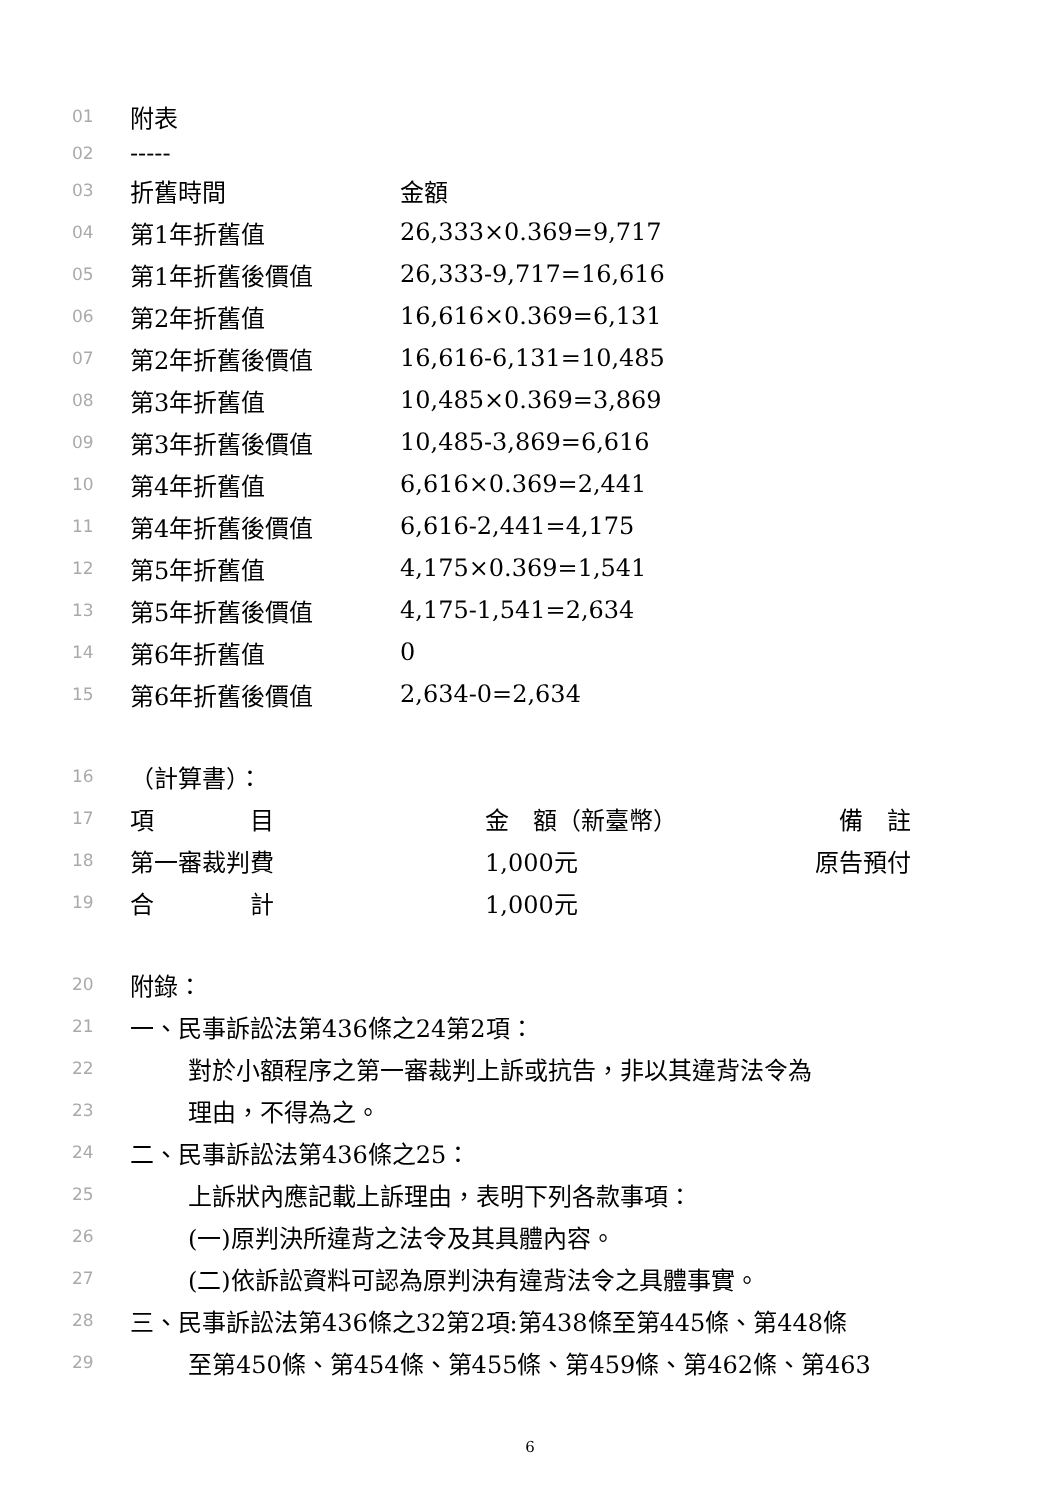01 附表
02 -----
03 折舊時間 金額
04 第1年折舊值 26,333×0.369=9,717
05 第1年折舊後價值 26,333-9,717=16,616
06 第2年折舊值 16,616×0.369=6,131
07 第2年折舊後價值 16,616-6,131=10,485
08 第3年折舊值 10,485×0.369=3,869
09 第3年折舊後價值 10,485-3,869=6,616
10 第4年折舊值 6,616×0.369=2,441
11 第4年折舊後價值 6,616-2,441=4,175
12 第5年折舊值 4,175×0.369=1,541
13 第5年折舊後價值 4,175-1,541=2,634
14 第6年折舊值 0
15 第6年折舊後價值 2,634-0=2,634
16 （計算書）：
17 項　　　　目 金　額（新臺幣）　備　註
18 第一審裁判費 1,000元 原告預付
19 合　　　　計 1,000元
20 附錄：
21 一、民事訴訟法第436條之24第2項：
22 對於小額程序之第一審裁判上訴或抗告，非以其違背法令為
23 理由，不得為之。
24 二、民事訴訟法第436條之25：
25 上訴狀內應記載上訴理由，表明下列各款事項：
26 (一)原判決所違背之法令及其具體內容。
27 (二)依訴訟資料可認為原判決有違背法令之具體事實。
28 三、民事訴訟法第436條之32第2項:第438條至第445條、第448條
29 至第450條、第454條、第455條、第459條、第462條、第463
6